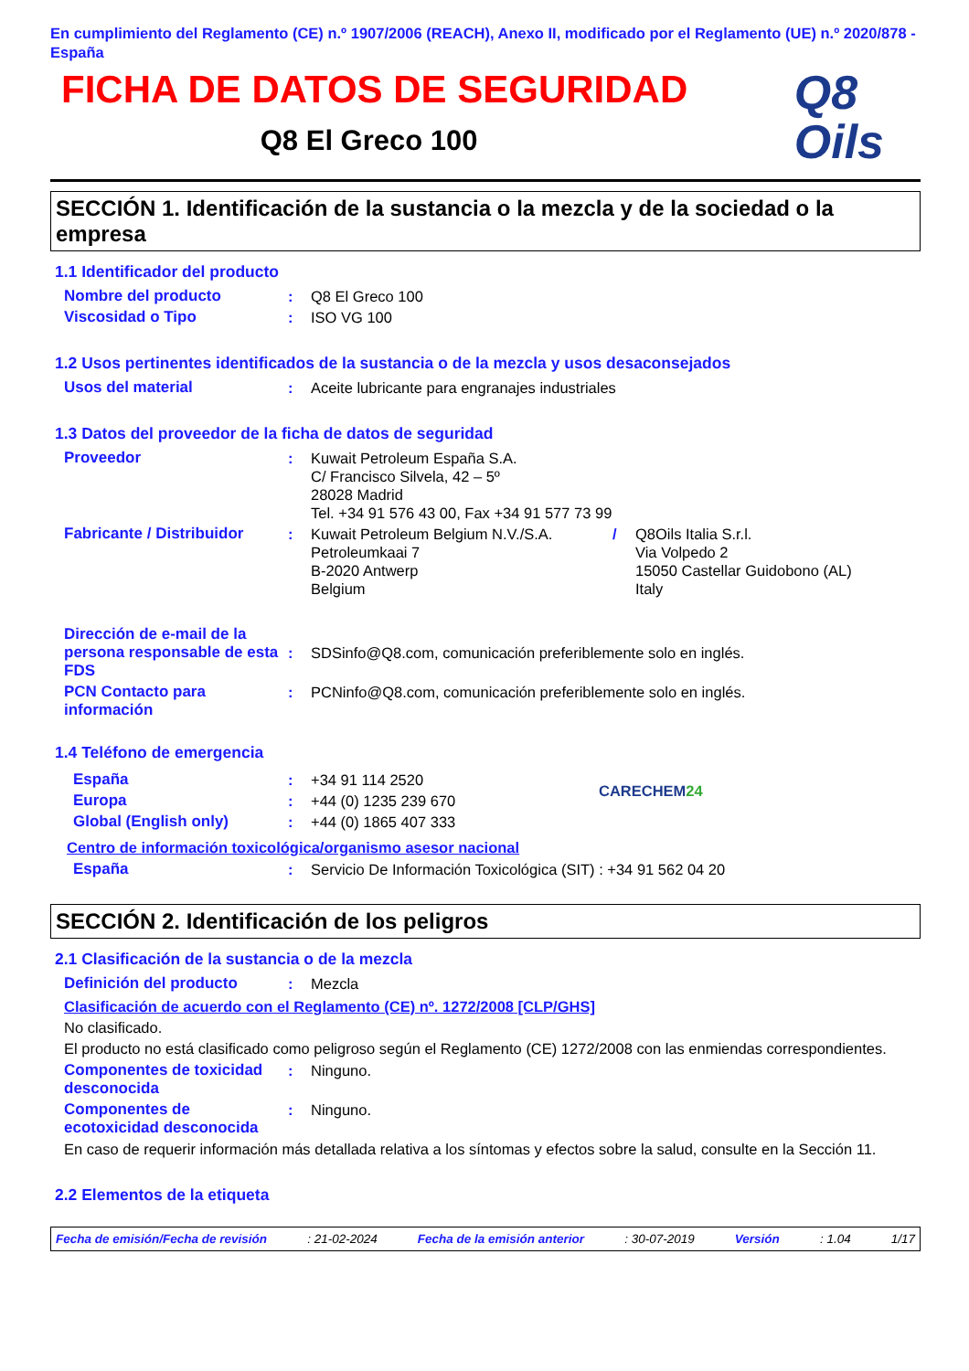En cumplimiento del Reglamento (CE) n.º 1907/2006 (REACH), Anexo II, modificado por el Reglamento (UE) n.º 2020/878 - España
FICHA DE DATOS DE SEGURIDAD
Q8 El Greco 100
Q8
Oils
SECCIÓN 1. Identificación de la sustancia o la mezcla y de la sociedad o la empresa
1.1 Identificador del producto
Nombre del producto : Q8 El Greco 100
Viscosidad o Tipo : ISO VG 100
1.2 Usos pertinentes identificados de la sustancia o de la mezcla y usos desaconsejados
Usos del material : Aceite lubricante para engranajes industriales
1.3 Datos del proveedor de la ficha de datos de seguridad
Proveedor : Kuwait Petroleum España S.A.
C/ Francisco Silvela, 42 – 5º
28028 Madrid
Tel. +34 91 576 43 00, Fax +34 91 577 73 99
Fabricante / Distribuidor
: Kuwait Petroleum Belgium N.V./S.A.
Petroleumkaai 7
B-2020 Antwerp
Belgium
/ Q8Oils Italia S.r.l.
Via Volpedo 2
15050 Castellar Guidobono (AL)
Italy
Dirección de e-mail de la persona responsable de esta FDS
:
SDSinfo@Q8.com, comunicación preferiblemente solo en inglés.
PCN Contacto para información
: PCNinfo@Q8.com, comunicación preferiblemente solo en inglés.
1.4 Teléfono de emergencia
España : +34 91 114 2520
Europa : +44 (0) 1235 239 670
Global (English only) : +44 (0) 1865 407 333
CARECHEM24
Centro de información toxicológica/organismo asesor nacional
España : Servicio De Información Toxicológica (SIT) : +34 91 562 04 20
SECCIÓN 2. Identificación de los peligros
2.1 Clasificación de la sustancia o de la mezcla
Definición del producto : Mezcla
Clasificación de acuerdo con el Reglamento (CE) nº. 1272/2008 [CLP/GHS]
No clasificado.
El producto no está clasificado como peligroso según el Reglamento (CE) 1272/2008 con las enmiendas correspondientes.
Componentes de toxicidad desconocida
: Ninguno.
Componentes de ecotoxicidad desconocida
: Ninguno.
En caso de requerir información más detallada relativa a los síntomas y efectos sobre la salud, consulte en la Sección 11.
2.2 Elementos de la etiqueta
Fecha de emisión/Fecha de revisión: 21-02-2024 Fecha de la emisión anterior: 30-07-2019 Versión: 1.04 1/17